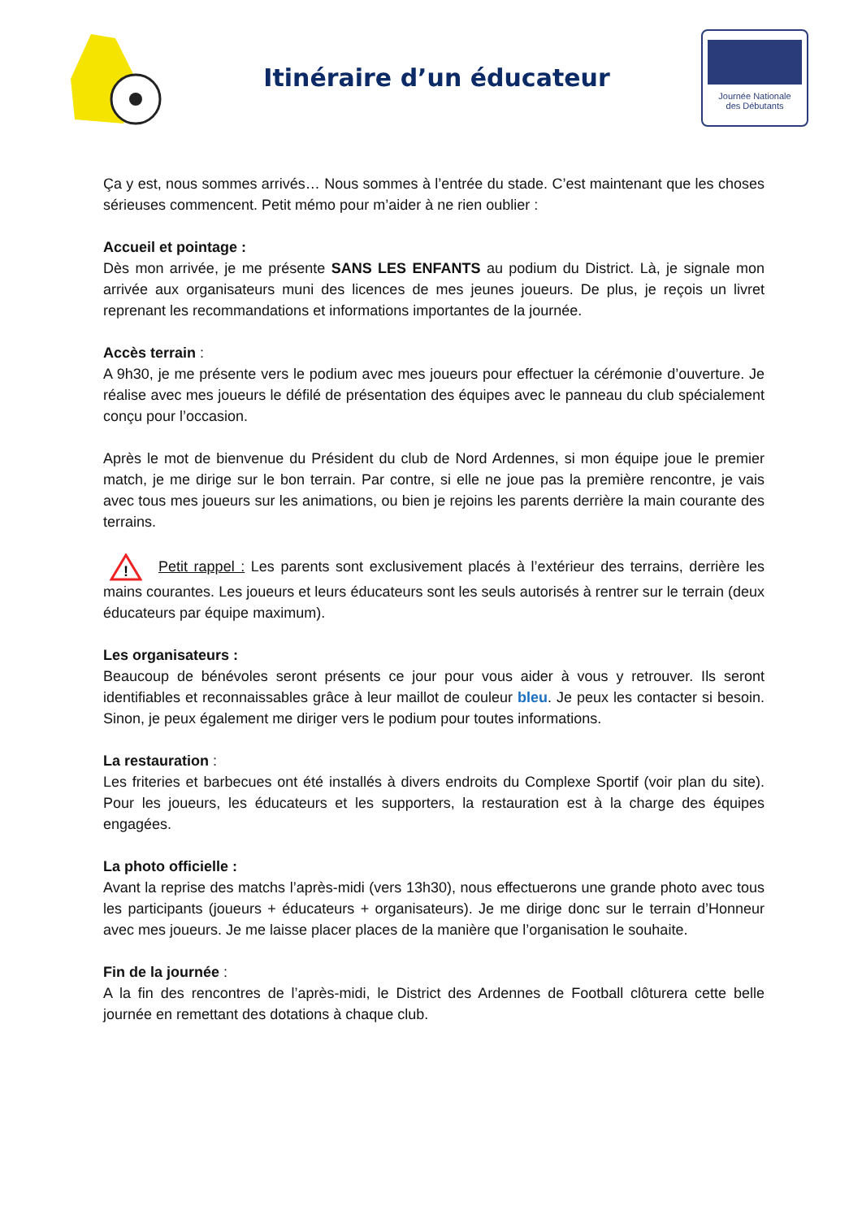Itinéraire d’un éducateur
Journée Nationale
des Débutants
Ça y est, nous sommes arrivés… Nous sommes à l’entrée du stade. C’est maintenant que les choses sérieuses commencent. Petit mémo pour m’aider à ne rien oublier :
Accueil et pointage :
Dès mon arrivée, je me présente SANS LES ENFANTS au podium du District. Là, je signale mon arrivée aux organisateurs muni des licences de mes jeunes joueurs. De plus, je reçois un livret reprenant les recommandations et informations importantes de la journée.
Accès terrain :
A 9h30, je me présente vers le podium avec mes joueurs pour effectuer la cérémonie d’ouverture. Je réalise avec mes joueurs le défilé de présentation des équipes avec le panneau du club spécialement conçu pour l’occasion.
Après le mot de bienvenue du Président du club de Nord Ardennes, si mon équipe joue le premier match, je me dirige sur le bon terrain. Par contre, si elle ne joue pas la première rencontre, je vais avec tous mes joueurs sur les animations, ou bien je rejoins les parents derrière la main courante des terrains.
!
Petit rappel : Les parents sont exclusivement placés à l’extérieur des terrains, derrière les mains courantes. Les joueurs et leurs éducateurs sont les seuls autorisés à rentrer sur le terrain (deux éducateurs par équipe maximum).
Les organisateurs :
Beaucoup de bénévoles seront présents ce jour pour vous aider à vous y retrouver. Ils seront identifiables et reconnaissables grâce à leur maillot de couleur bleu. Je peux les contacter si besoin. Sinon, je peux également me diriger vers le podium pour toutes informations.
La restauration :
Les friteries et barbecues ont été installés à divers endroits du Complexe Sportif (voir plan du site). Pour les joueurs, les éducateurs et les supporters, la restauration est à la charge des équipes engagées.
La photo officielle :
Avant la reprise des matchs l’après-midi (vers 13h30), nous effectuerons une grande photo avec tous les participants (joueurs + éducateurs + organisateurs). Je me dirige donc sur le terrain d’Honneur avec mes joueurs. Je me laisse placer places de la manière que l’organisation le souhaite.
Fin de la journée :
A la fin des rencontres de l’après-midi, le District des Ardennes de Football clôturera cette belle journée en remettant des dotations à chaque club.